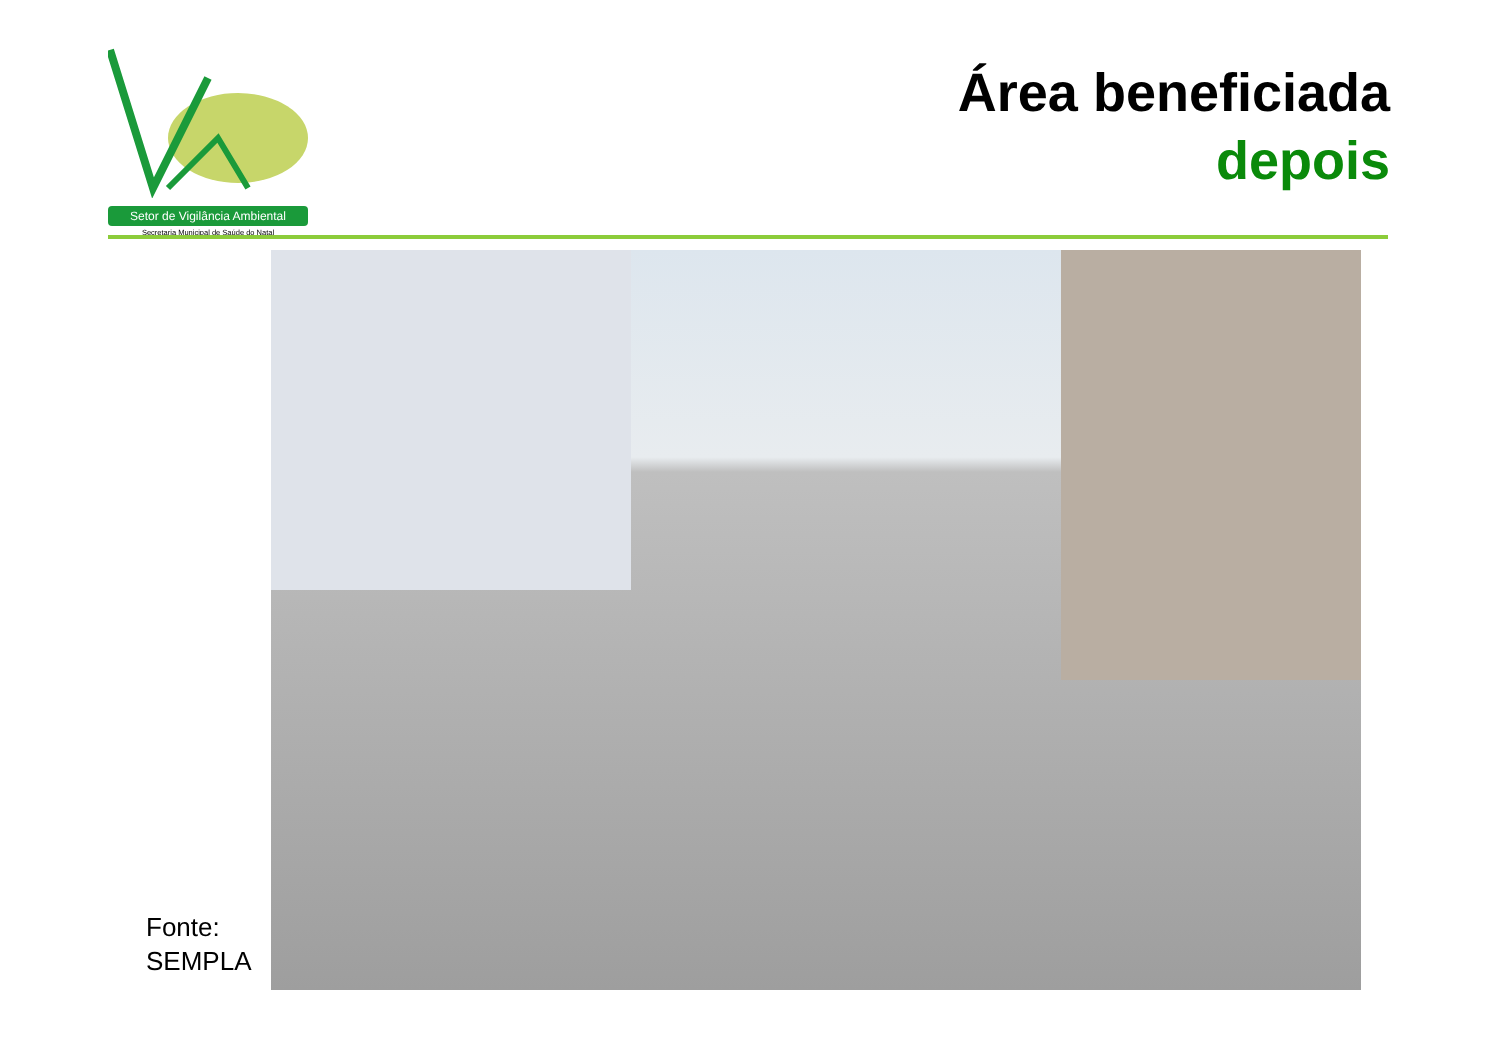Setor de Vigilância Ambiental
Secretaria Municipal de Saúde do Natal
Área beneficiada
depois
Fonte:
SEMPLA